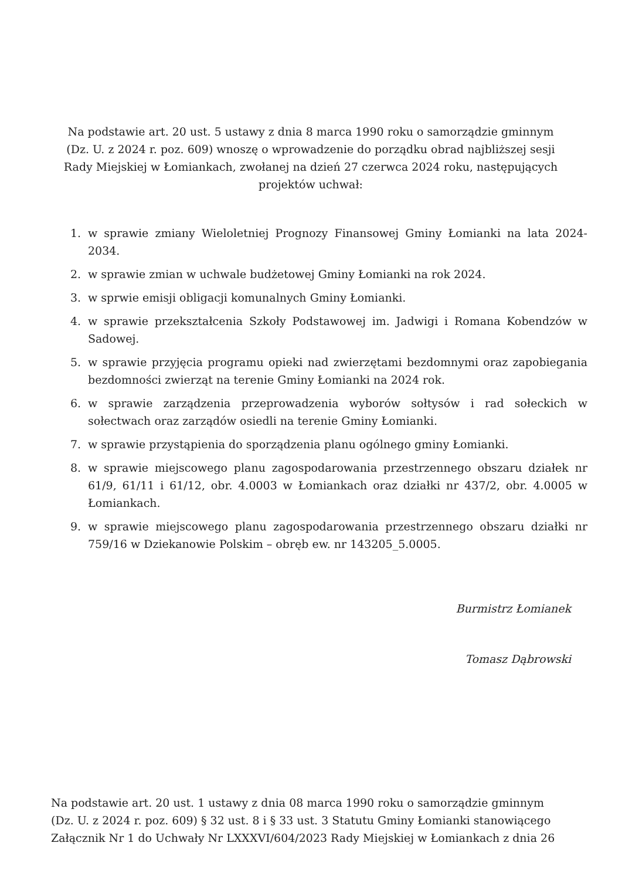Na podstawie art. 20 ust. 5 ustawy z dnia 8 marca 1990 roku o samorządzie gminnym (Dz. U. z 2024 r. poz. 609) wnoszę o wprowadzenie do porządku obrad najbliższej sesji Rady Miejskiej w Łomiankach, zwołanej na dzień 27 czerwca 2024 roku, następujących projektów uchwał:
1. w sprawie zmiany Wieloletniej Prognozy Finansowej Gminy Łomianki na lata 2024-2034.
2. w sprawie zmian w uchwale budżetowej Gminy Łomianki na rok 2024.
3. w sprwie emisji obligacji komunalnych Gminy Łomianki.
4. w sprawie przekształcenia Szkoły Podstawowej im. Jadwigi i Romana Kobendzów w Sadowej.
5. w sprawie przyjęcia programu opieki nad zwierzętami bezdomnymi oraz zapobiegania bezdomności zwierząt na terenie Gminy Łomianki na 2024 rok.
6. w sprawie zarządzenia przeprowadzenia wyborów sołtysów i rad sołeckich w sołectwach oraz zarządów osiedli na terenie Gminy Łomianki.
7. w sprawie przystąpienia do sporządzenia planu ogólnego gminy Łomianki.
8. w sprawie miejscowego planu zagospodarowania przestrzennego obszaru działek nr 61/9, 61/11 i 61/12, obr. 4.0003 w Łomiankach oraz działki nr 437/2, obr. 4.0005 w Łomiankach.
9. w sprawie miejscowego planu zagospodarowania przestrzennego obszaru działki nr 759/16 w Dziekanowie Polskim – obręb ew. nr 143205_5.0005.
Burmistrz Łomianek
Tomasz Dąbrowski
Na podstawie art. 20 ust. 1 ustawy z dnia 08 marca 1990 roku o samorządzie gminnym (Dz. U. z 2024 r. poz. 609) § 32 ust. 8 i § 33 ust. 3 Statutu Gminy Łomianki stanowiącego Załącznik Nr 1 do Uchwały Nr LXXXVI/604/2023 Rady Miejskiej w Łomiankach z dnia 26